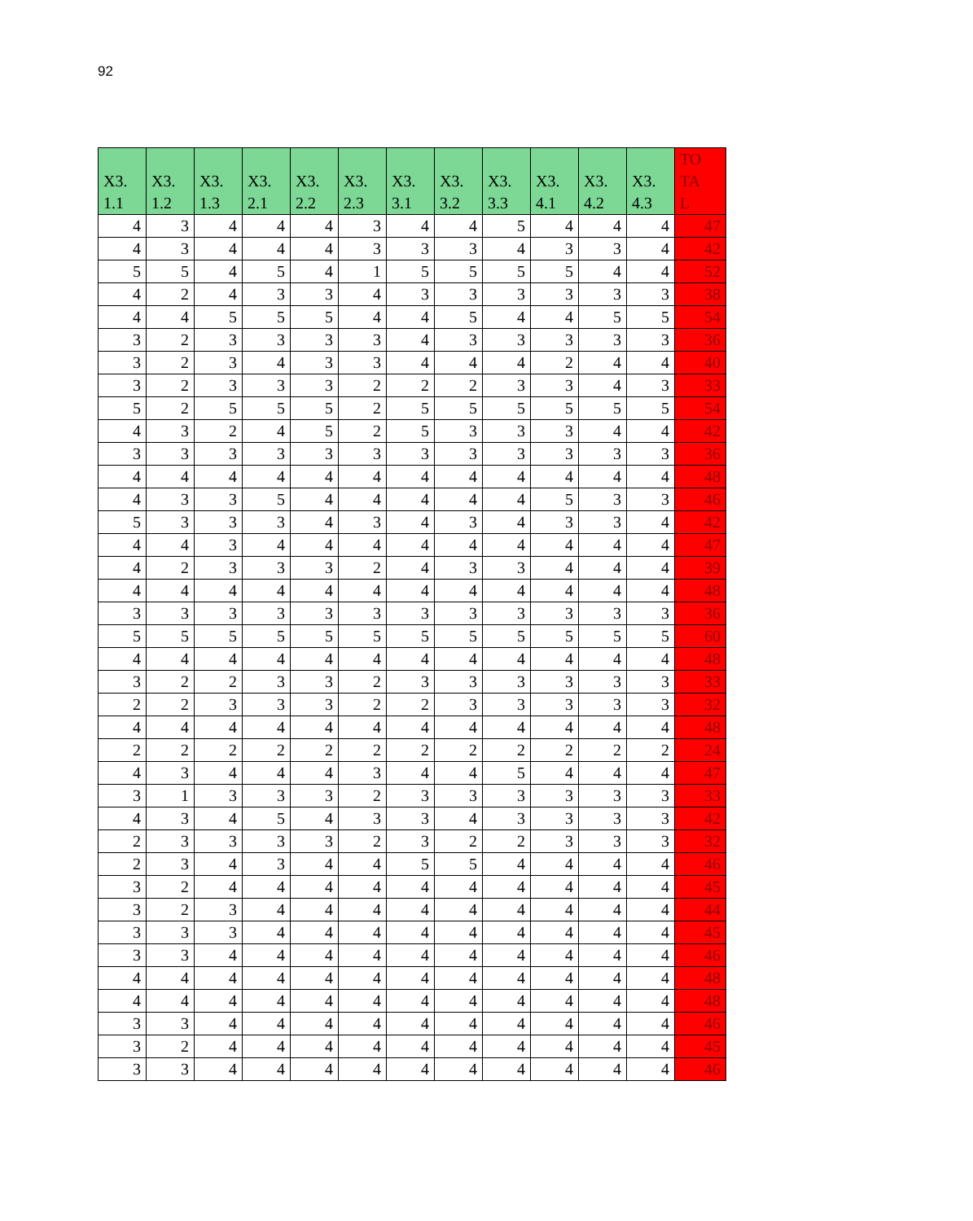92
| X3. 1.1 | X3. 1.2 | X3. 1.3 | X3. 2.1 | X3. 2.2 | X3. 2.3 | X3. 3.1 | X3. 3.2 | X3. 3.3 | X3. 4.1 | X3. 4.2 | X3. 4.3 | TO TA L |
| --- | --- | --- | --- | --- | --- | --- | --- | --- | --- | --- | --- | --- |
| 4 | 3 | 4 | 4 | 4 | 3 | 4 | 4 | 5 | 4 | 4 | 4 | 47 |
| 4 | 3 | 4 | 4 | 4 | 3 | 3 | 3 | 4 | 3 | 3 | 4 | 42 |
| 5 | 5 | 4 | 5 | 4 | 1 | 5 | 5 | 5 | 5 | 4 | 4 | 52 |
| 4 | 2 | 4 | 3 | 3 | 4 | 3 | 3 | 3 | 3 | 3 | 3 | 38 |
| 4 | 4 | 5 | 5 | 5 | 4 | 4 | 5 | 4 | 4 | 5 | 5 | 54 |
| 3 | 2 | 3 | 3 | 3 | 3 | 4 | 3 | 3 | 3 | 3 | 3 | 36 |
| 3 | 2 | 3 | 4 | 3 | 3 | 4 | 4 | 4 | 2 | 4 | 4 | 40 |
| 3 | 2 | 3 | 3 | 3 | 2 | 2 | 2 | 3 | 3 | 4 | 3 | 33 |
| 5 | 2 | 5 | 5 | 5 | 2 | 5 | 5 | 5 | 5 | 5 | 5 | 54 |
| 4 | 3 | 2 | 4 | 5 | 2 | 5 | 3 | 3 | 3 | 4 | 4 | 42 |
| 3 | 3 | 3 | 3 | 3 | 3 | 3 | 3 | 3 | 3 | 3 | 3 | 36 |
| 4 | 4 | 4 | 4 | 4 | 4 | 4 | 4 | 4 | 4 | 4 | 4 | 48 |
| 4 | 3 | 3 | 5 | 4 | 4 | 4 | 4 | 4 | 5 | 3 | 3 | 46 |
| 5 | 3 | 3 | 3 | 4 | 3 | 4 | 3 | 4 | 3 | 3 | 4 | 42 |
| 4 | 4 | 3 | 4 | 4 | 4 | 4 | 4 | 4 | 4 | 4 | 4 | 47 |
| 4 | 2 | 3 | 3 | 3 | 2 | 4 | 3 | 3 | 4 | 4 | 4 | 39 |
| 4 | 4 | 4 | 4 | 4 | 4 | 4 | 4 | 4 | 4 | 4 | 4 | 48 |
| 3 | 3 | 3 | 3 | 3 | 3 | 3 | 3 | 3 | 3 | 3 | 3 | 36 |
| 5 | 5 | 5 | 5 | 5 | 5 | 5 | 5 | 5 | 5 | 5 | 5 | 60 |
| 4 | 4 | 4 | 4 | 4 | 4 | 4 | 4 | 4 | 4 | 4 | 4 | 48 |
| 3 | 2 | 2 | 3 | 3 | 2 | 3 | 3 | 3 | 3 | 3 | 3 | 33 |
| 2 | 2 | 3 | 3 | 3 | 2 | 2 | 3 | 3 | 3 | 3 | 3 | 32 |
| 4 | 4 | 4 | 4 | 4 | 4 | 4 | 4 | 4 | 4 | 4 | 4 | 48 |
| 2 | 2 | 2 | 2 | 2 | 2 | 2 | 2 | 2 | 2 | 2 | 2 | 24 |
| 4 | 3 | 4 | 4 | 4 | 3 | 4 | 4 | 5 | 4 | 4 | 4 | 47 |
| 3 | 1 | 3 | 3 | 3 | 2 | 3 | 3 | 3 | 3 | 3 | 3 | 33 |
| 4 | 3 | 4 | 5 | 4 | 3 | 3 | 4 | 3 | 3 | 3 | 3 | 42 |
| 2 | 3 | 3 | 3 | 3 | 2 | 3 | 2 | 2 | 3 | 3 | 3 | 32 |
| 2 | 3 | 4 | 3 | 4 | 4 | 5 | 5 | 4 | 4 | 4 | 4 | 46 |
| 3 | 2 | 4 | 4 | 4 | 4 | 4 | 4 | 4 | 4 | 4 | 4 | 45 |
| 3 | 2 | 3 | 4 | 4 | 4 | 4 | 4 | 4 | 4 | 4 | 4 | 44 |
| 3 | 3 | 3 | 4 | 4 | 4 | 4 | 4 | 4 | 4 | 4 | 4 | 45 |
| 3 | 3 | 4 | 4 | 4 | 4 | 4 | 4 | 4 | 4 | 4 | 4 | 46 |
| 4 | 4 | 4 | 4 | 4 | 4 | 4 | 4 | 4 | 4 | 4 | 4 | 48 |
| 4 | 4 | 4 | 4 | 4 | 4 | 4 | 4 | 4 | 4 | 4 | 4 | 48 |
| 3 | 3 | 4 | 4 | 4 | 4 | 4 | 4 | 4 | 4 | 4 | 4 | 46 |
| 3 | 2 | 4 | 4 | 4 | 4 | 4 | 4 | 4 | 4 | 4 | 4 | 45 |
| 3 | 3 | 4 | 4 | 4 | 4 | 4 | 4 | 4 | 4 | 4 | 4 | 46 |